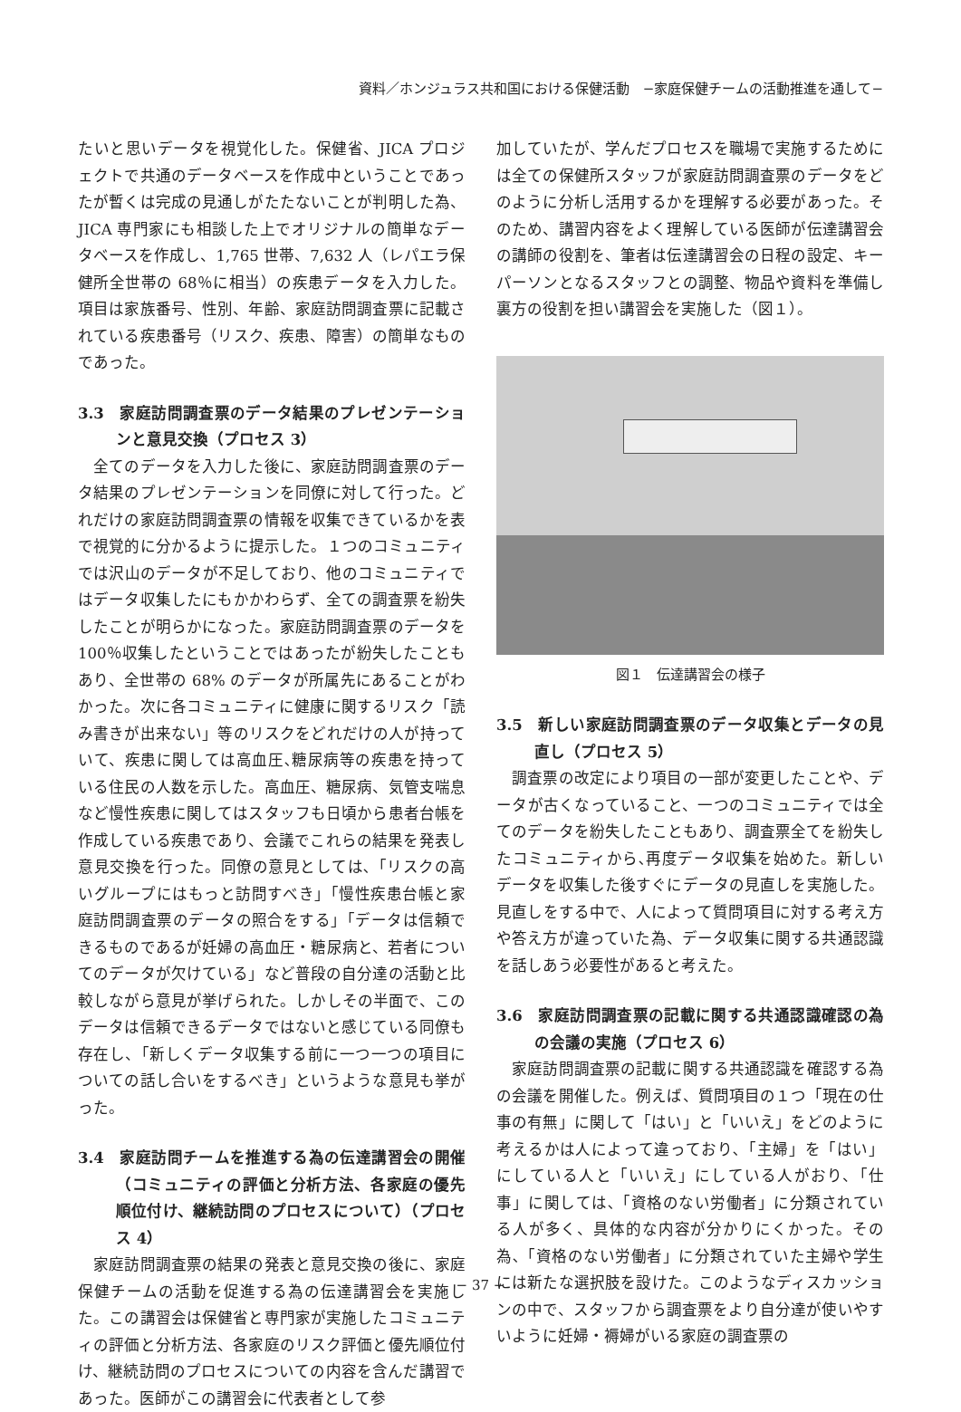資料／ホンジュラス共和国における保健活動　−家庭保健チームの活動推進を通して−
たいと思いデータを視覚化した。保健省、JICA プロジェクトで共通のデータベースを作成中ということであったが暫くは完成の見通しがたたないことが判明した為、JICA 専門家にも相談した上でオリジナルの簡単なデータベースを作成し、1,765 世帯、7,632 人（レパエラ保健所全世帯の 68％に相当）の疾患データを入力した。項目は家族番号、性別、年齢、家庭訪問調査票に記載されている疾患番号（リスク、疾患、障害）の簡単なものであった。
3.3　家庭訪問調査票のデータ結果のプレゼンテーションと意見交換（プロセス 3）
　全てのデータを入力した後に、家庭訪問調査票のデータ結果のプレゼンテーションを同僚に対して行った。どれだけの家庭訪問調査票の情報を収集できているかを表で視覚的に分かるように提示した。１つのコミュニティでは沢山のデータが不足しており、他のコミュニティではデータ収集したにもかかわらず、全ての調査票を紛失したことが明らかになった。家庭訪問調査票のデータを 100％収集したということではあったが紛失したこともあり、全世帯の 68% のデータが所属先にあることがわかった。次に各コミュニティに健康に関するリスク「読み書きが出来ない」等のリスクをどれだけの人が持っていて、疾患に関しては高血圧､糖尿病等の疾患を持っている住民の人数を示した。高血圧、糖尿病、気管支喘息など慢性疾患に関してはスタッフも日頃から患者台帳を作成している疾患であり、会議でこれらの結果を発表し意見交換を行った。同僚の意見としては､「リスクの高いグループにはもっと訪問すべき」「慢性疾患台帳と家庭訪問調査票のデータの照合をする」「データは信頼できるものであるが妊婦の高血圧・糖尿病と、若者についてのデータが欠けている」など普段の自分達の活動と比較しながら意見が挙げられた。しかしその半面で、このデータは信頼できるデータではないと感じている同僚も存在し、「新しくデータ収集する前に一つ一つの項目についての話し合いをするべき」というような意見も挙がった。
3.4　家庭訪問チームを推進する為の伝達講習会の開催（コミュニティの評価と分析方法、各家庭の優先順位付け、継続訪問のプロセスについて）（プロセス 4）
　家庭訪問調査票の結果の発表と意見交換の後に、家庭保健チームの活動を促進する為の伝達講習会を実施した。この講習会は保健省と専門家が実施したコミュニティの評価と分析方法、各家庭のリスク評価と優先順位付け、継続訪問のプロセスについての内容を含んだ講習であった。医師がこの講習会に代表者として参
加していたが、学んだプロセスを職場で実施するためには全ての保健所スタッフが家庭訪問調査票のデータをどのように分析し活用するかを理解する必要があった。そのため、講習内容をよく理解している医師が伝達講習会の講師の役割を、筆者は伝達講習会の日程の設定、キーパーソンとなるスタッフとの調整、物品や資料を準備し裏方の役割を担い講習会を実施した（図１）。
図１　伝達講習会の様子
3.5　新しい家庭訪問調査票のデータ収集とデータの見直し（プロセス 5）
　調査票の改定により項目の一部が変更したことや、データが古くなっていること、一つのコミュニティでは全てのデータを紛失したこともあり、調査票全てを紛失したコミュニティから､再度データ収集を始めた。新しいデータを収集した後すぐにデータの見直しを実施した。見直しをする中で、人によって質問項目に対する考え方や答え方が違っていた為、データ収集に関する共通認識を話しあう必要性があると考えた。
3.6　家庭訪問調査票の記載に関する共通認識確認の為の会議の実施（プロセス 6）
　家庭訪問調査票の記載に関する共通認識を確認する為の会議を開催した。例えば、質問項目の１つ「現在の仕事の有無」に関して「はい」と「いいえ」をどのように考えるかは人によって違っており､「主婦」を「はい」にしている人と「いいえ」にしている人がおり、「仕事」に関しては､「資格のない労働者」に分類されている人が多く、具体的な内容が分かりにくかった。その為､「資格のない労働者」に分類されていた主婦や学生には新たな選択肢を設けた。このようなディスカッションの中で、スタッフから調査票をより自分達が使いやすいように妊婦・褥婦がいる家庭の調査票の
− 37 −